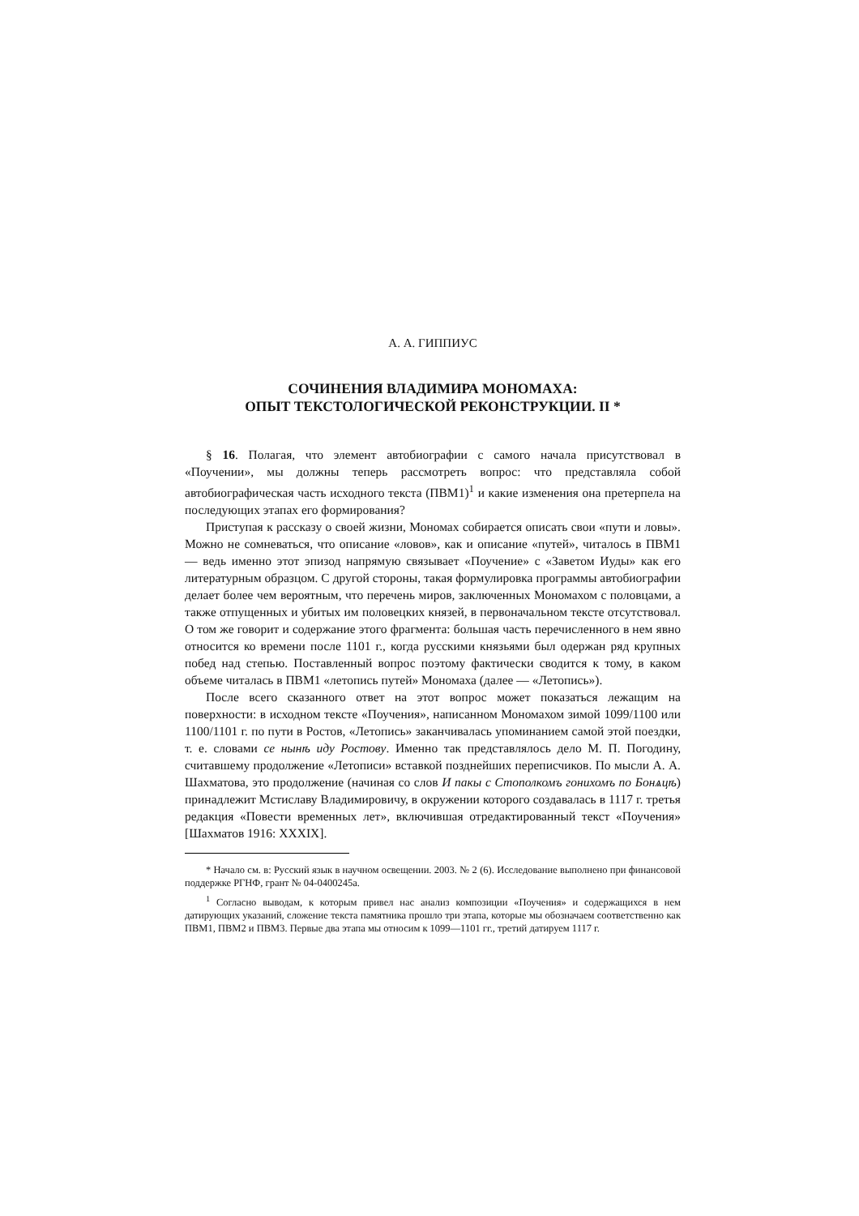А. А. ГИППИУС
СОЧИНЕНИЯ ВЛАДИМИРА МОНОМАХА:
ОПЫТ ТЕКСТОЛОГИЧЕСКОЙ РЕКОНСТРУКЦИИ. II *
§ 16. Полагая, что элемент автобиографии с самого начала присутствовал в «Поучении», мы должны теперь рассмотреть вопрос: что представляла собой автобиографическая часть исходного текста (ПВМ1)<sup>1</sup> и какие изменения она претерпела на последующих этапах его формирования?
Приступая к рассказу о своей жизни, Мономах собирается описать свои «пути и ловы». Можно не сомневаться, что описание «ловов», как и описание «путей», читалось в ПВМ1 — ведь именно этот эпизод напрямую связывает «Поучение» с «Заветом Иуды» как его литературным образцом. С другой стороны, такая формулировка программы автобиографии делает более чем вероятным, что перечень миров, заключенных Мономахом с половцами, а также отпущенных и убитых им половецких князей, в первоначальном тексте отсутствовал. О том же говорит и содержание этого фрагмента: большая часть перечисленного в нем явно относится ко времени после 1101 г., когда русскими князьями был одержан ряд крупных побед над степью. Поставленный вопрос поэтому фактически сводится к тому, в каком объеме читалась в ПВМ1 «летопись путей» Мономаха (далее — «Летопись»).
После всего сказанного ответ на этот вопрос может показаться лежащим на поверхности: в исходном тексте «Поучения», написанном Мономахом зимой 1099/1100 или 1100/1101 г. по пути в Ростов, «Летопись» заканчивалась упоминанием самой этой поездки, т. е. словами се нынѣ иду Ростову. Именно так представлялось дело М. П. Погодину, считавшему продолжение «Летописи» вставкой позднейших переписчиков. По мысли А. А. Шахматова, это продолжение (начиная со слов И пакы с Стополкомъ гонихомъ по Бонѧцѣ) принадлежит Мстиславу Владимировичу, в окружении которого создавалась в 1117 г. третья редакция «Повести временных лет», включившая отредактированный текст «Поучения» [Шахматов 1916: XXXIX].
* Начало см. в: Русский язык в научном освещении. 2003. № 2 (6). Исследование выполнено при финансовой поддержке РГНФ, грант № 04-0400245а.
<sup>1</sup> Согласно выводам, к которым привел нас анализ композиции «Поучения» и содержащихся в нем датирующих указаний, сложение текста памятника прошло три этапа, которые мы обозначаем соответственно как ПВМ1, ПВМ2 и ПВМ3. Первые два этапа мы относим к 1099—1101 гг., третий датируем 1117 г.